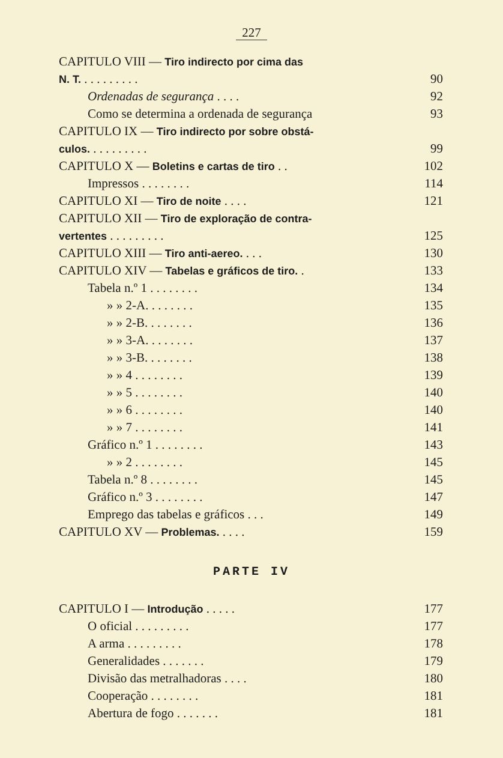227
CAPITULO VIII — Tiro indirecto por cima das
N. T. . . . . . . . . . 90
Ordenadas de segurança . . . . 92
Como se determina a ordenada de segurança 93
CAPITULO IX — Tiro indirecto por sobre obstá-
culos. . . . . . . . . . 99
CAPITULO X — Boletins e cartas de tiro . . 102
Impressos . . . . . . . . 114
CAPITULO XI — Tiro de noite . . . . 121
CAPITULO XII — Tiro de exploração de contra-
vertentes . . . . . . . . . 125
CAPITULO XIII — Tiro anti-aereo. . . . 130
CAPITULO XIV — Tabelas e gráficos de tiro. . 133
Tabela n.º 1 . . . . . . . . 134
» » 2-A. . . . . . . . 135
» » 2-B. . . . . . . . 136
» » 3-A. . . . . . . . 137
» » 3-B. . . . . . . . 138
» » 4 . . . . . . . . 139
» » 5 . . . . . . . . 140
» » 6 . . . . . . . . 140
» » 7 . . . . . . . . 141
Gráfico n.º 1 . . . . . . . . 143
» » 2 . . . . . . . . 145
Tabela n.º 8 . . . . . . . . 145
Gráfico n.º 3 . . . . . . . . 147
Emprego das tabelas e gráficos . . . 149
CAPITULO XV — Problemas. . . . . 159
PARTE IV
CAPITULO I — Introdução . . . . . 177
O oficial . . . . . . . . . 177
A arma . . . . . . . . . 178
Generalidades . . . . . . . 179
Divisão das metralhadoras . . . . 180
Cooperação . . . . . . . . 181
Abertura de fogo . . . . . . . 181